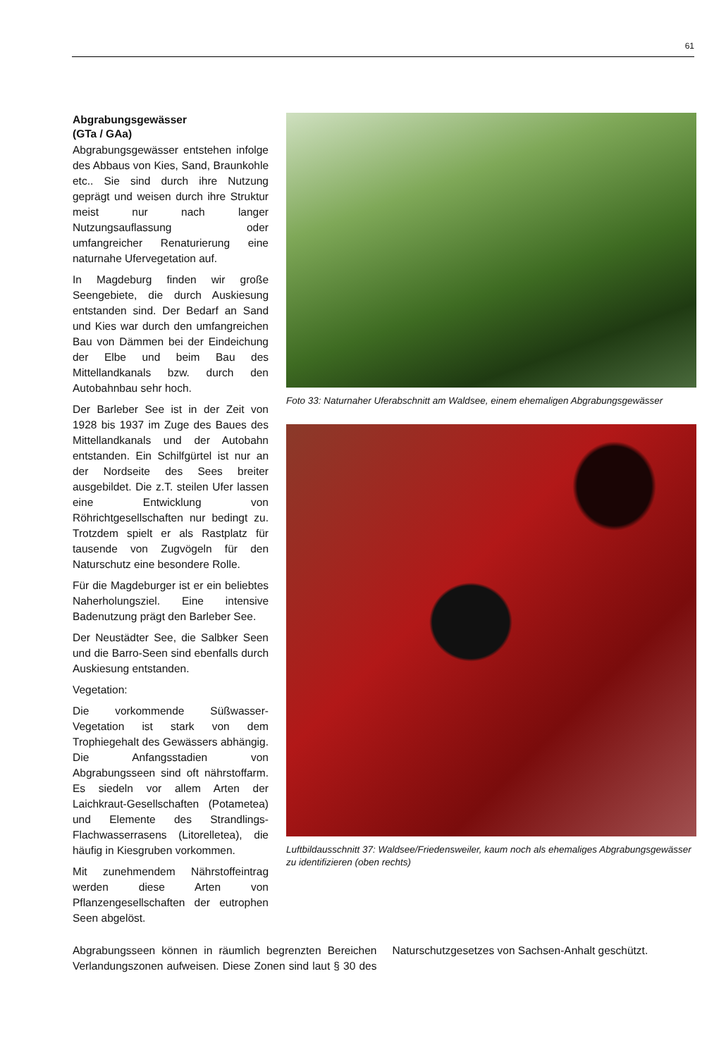61
Abgrabungsgewässer
(GTa / GAa)
Abgrabungsgewässer entstehen infolge des Abbaus von Kies, Sand, Braunkohle etc.. Sie sind durch ihre Nutzung geprägt und weisen durch ihre Struktur meist nur nach langer Nutzungsauflassung oder umfangreicher Renaturierung eine naturnahe Ufervegetation auf.
In Magdeburg finden wir große Seengebiete, die durch Auskiesung entstanden sind. Der Bedarf an Sand und Kies war durch den umfangreichen Bau von Dämmen bei der Eindeichung der Elbe und beim Bau des Mittellandkanals bzw. durch den Autobahnbau sehr hoch.
Der Barleber See ist in der Zeit von 1928 bis 1937 im Zuge des Baues des Mittellandkanals und der Autobahn entstanden. Ein Schilfgürtel ist nur an der Nordseite des Sees breiter ausgebildet. Die z.T. steilen Ufer lassen eine Entwicklung von Röhrichtgesellschaften nur bedingt zu. Trotzdem spielt er als Rastplatz für tausende von Zugvögeln für den Naturschutz eine besondere Rolle.
Für die Magdeburger ist er ein beliebtes Naherholungsziel. Eine intensive Badenutzung prägt den Barleber See.
Der Neustädter See, die Salbker Seen und die Barro-Seen sind ebenfalls durch Auskiesung entstanden.
Vegetation:
Die vorkommende Süßwasser-Vegetation ist stark von dem Trophiegehalt des Gewässers abhängig. Die Anfangsstadien von Abgrabungsseen sind oft nährstoffarm. Es siedeln vor allem Arten der Laichkraut-Gesellschaften (Potametea) und Elemente des Strandlings-Flachwasserrasens (Litorelletea), die häufig in Kiesgruben vorkommen.
Mit zunehmendem Nährstoffeintrag werden diese Arten von Pflanzengesellschaften der eutrophen Seen abgelöst.
Foto 33: Naturnaher Uferabschnitt am Waldsee, einem ehemaligen Abgrabungsgewässer
Luftbildausschnitt 37: Waldsee/Friedensweiler, kaum noch als ehemaliges Abgrabungsgewässer zu identifizieren (oben rechts)
Abgrabungsseen können in räumlich begrenzten Bereichen Verlandungszonen aufweisen. Diese Zonen sind laut § 30 des Naturschutzgesetzes von Sachsen-Anhalt geschützt.